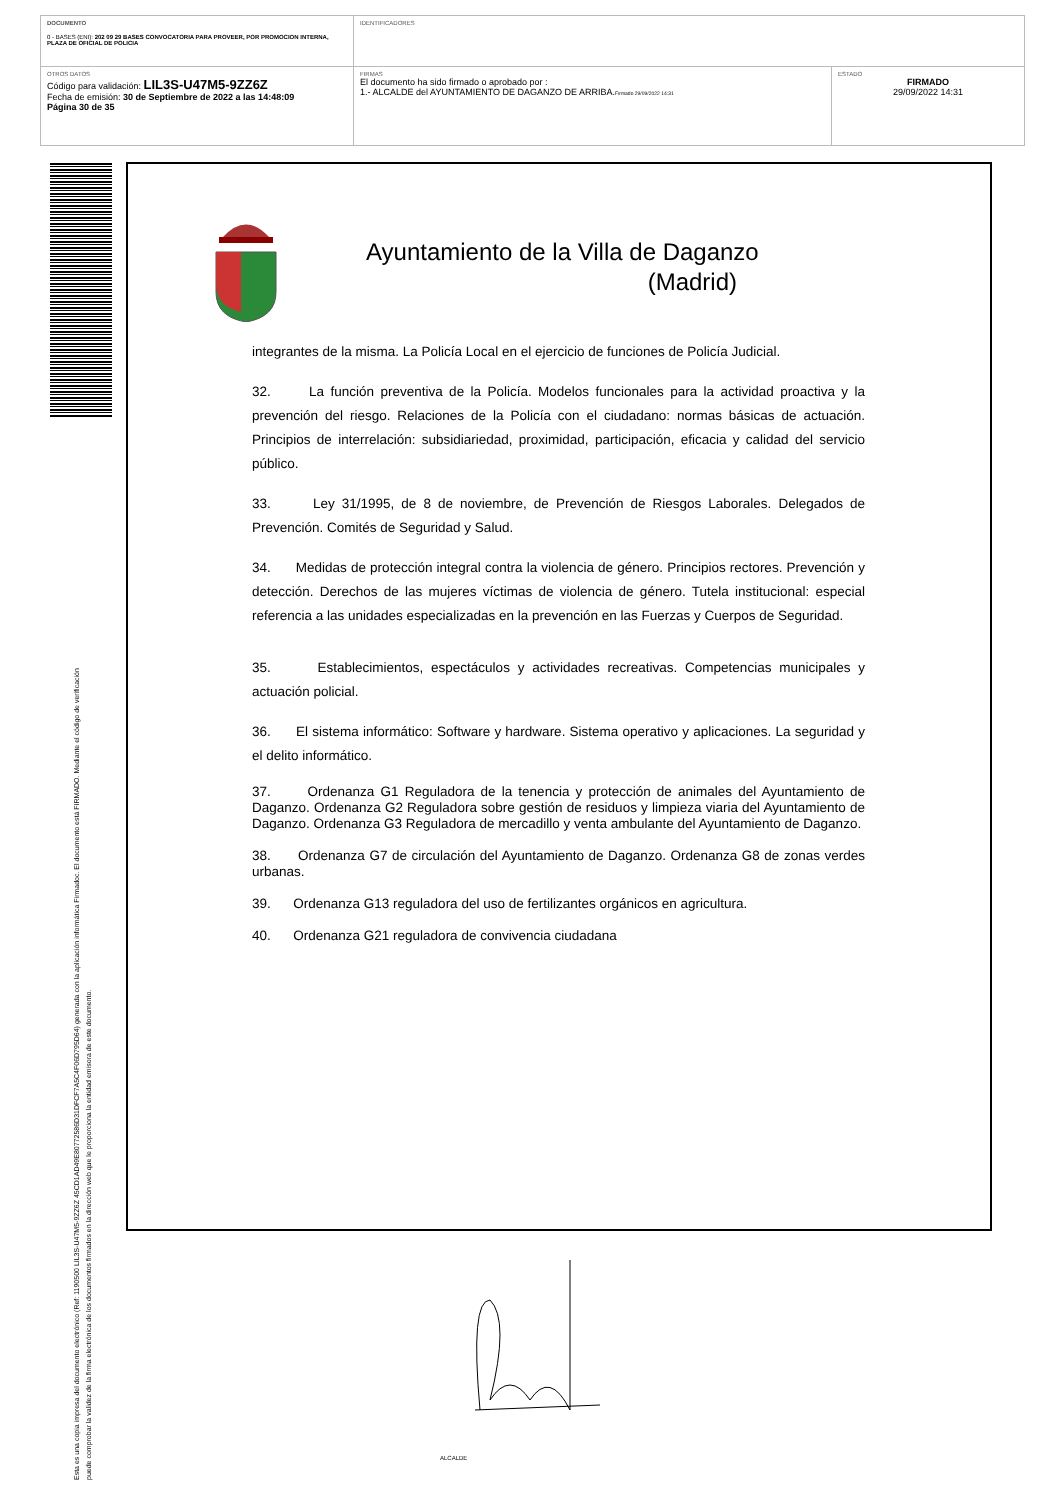| DOCUMENTO 0 - BASES (ENI): 202 09 29 BASES CONVOCATORIA PARA PROVEER, POR PROMOCION INTERNA, PLAZA DE OFICIAL DE POLICIA | IDENTIFICADORES | |
| OTROS DATOS Código para validación: LIL3S-U47M5-9ZZ6Z Fecha de emisión: 30 de Septiembre de 2022 a las 14:48:09 Página 30 de 35 | FIRMAS El documento ha sido firmado o aprobado por : 1.- ALCALDE del AYUNTAMIENTO DE DAGANZO DE ARRIBA. Firmado 29/09/2022 14:31 | ESTADO FIRMADO 29/09/2022 14:31 |
Esta es una copia impresa del documento electrónico (Ref: 1190500 LIL3S-U47M5-9ZZ6Z 45CD1AD49E80772586D31DFCF7A5C4F06D795D64) generada con la aplicación informática Firmadoc. El documento está FIRMADO. Mediante el código de verificación
puede comprobar la validez de la firma electrónica de los documentos firmados en la dirección web que le proporciona la entidad emisora de este documento.
Ayuntamiento de la Villa de Daganzo
(Madrid)
integrantes de la misma. La Policía Local en el ejercicio de funciones de Policía Judicial.
32. La función preventiva de la Policía. Modelos funcionales para la actividad proactiva y la prevención del riesgo. Relaciones de la Policía con el ciudadano: normas básicas de actuación. Principios de interrelación: subsidiariedad, proximidad, participación, eficacia y calidad del servicio público.
33. Ley 31/1995, de 8 de noviembre, de Prevención de Riesgos Laborales. Delegados de Prevención. Comités de Seguridad y Salud.
34. Medidas de protección integral contra la violencia de género. Principios rectores. Prevención y detección. Derechos de las mujeres víctimas de violencia de género. Tutela institucional: especial referencia a las unidades especializadas en la prevención en las Fuerzas y Cuerpos de Seguridad.
35. Establecimientos, espectáculos y actividades recreativas. Competencias municipales y actuación policial.
36. El sistema informático: Software y hardware. Sistema operativo y aplicaciones. La seguridad y el delito informático.
37. Ordenanza G1 Reguladora de la tenencia y protección de animales del Ayuntamiento de Daganzo. Ordenanza G2 Reguladora sobre gestión de residuos y limpieza viaria del Ayuntamiento de Daganzo. Ordenanza G3 Reguladora de mercadillo y venta ambulante del Ayuntamiento de Daganzo.
38. Ordenanza G7 de circulación del Ayuntamiento de Daganzo. Ordenanza G8 de zonas verdes urbanas.
39. Ordenanza G13 reguladora del uso de fertilizantes orgánicos en agricultura.
40. Ordenanza G21 reguladora de convivencia ciudadana
ALCALDE